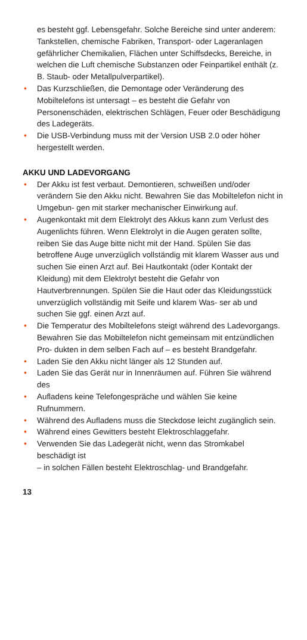es besteht ggf. Lebensgefahr. Solche Bereiche sind unter anderem: Tankstellen, chemische Fabriken, Transport- oder Lageranlagen gefährlicher Chemikalien, Flächen unter Schiffsdecks, Bereiche, in welchen die Luft chemische Substanzen oder Feinpartikel enthält (z. B. Staub- oder Metallpulverpartikel).
• Das Kurzschließen, die Demontage oder Veränderung des Mobiltelefons ist untersagt – es besteht die Gefahr von Personenschäden, elektrischen Schlägen, Feuer oder Beschädigung des Ladegeräts.
• Die USB-Verbindung muss mit der Version USB 2.0 oder höher hergestellt werden.
AKKU UND LADEVORGANG
• Der Akku ist fest verbaut. Demontieren, schweißen und/oder verändern Sie den Akku nicht. Bewahren Sie das Mobiltelefon nicht in Umgebun- gen mit starker mechanischer Einwirkung auf.
• Augenkontakt mit dem Elektrolyt des Akkus kann zum Verlust des Augenlichts führen. Wenn Elektrolyt in die Augen geraten sollte, reiben Sie das Auge bitte nicht mit der Hand. Spülen Sie das betroffene Auge unverzüglich vollständig mit klarem Wasser aus und suchen Sie einen Arzt auf. Bei Hautkontakt (oder Kontakt der Kleidung) mit dem Elektrolyt besteht die Gefahr von Hautverbrennungen. Spülen Sie die Haut oder das Kleidungsstück unverzüglich vollständig mit Seife und klarem Was- ser ab und suchen Sie ggf. einen Arzt auf.
• Die Temperatur des Mobiltelefons steigt während des Ladevorgangs. Bewahren Sie das Mobiltelefon nicht gemeinsam mit entzündlichen Pro- dukten in dem selben Fach auf – es besteht Brandgefahr.
• Laden Sie den Akku nicht länger als 12 Stunden auf.
• Laden Sie das Gerät nur in Innenräumen auf. Führen Sie während des
• Aufladens keine Telefongespräche und wählen Sie keine Rufnummern.
• Während des Aufladens muss die Steckdose leicht zugänglich sein.
• Während eines Gewitters besteht Elektroschlaggefahr.
• Verwenden Sie das Ladegerät nicht, wenn das Stromkabel beschädigt ist
– in solchen Fällen besteht Elektroschlag- und Brandgefahr.
13